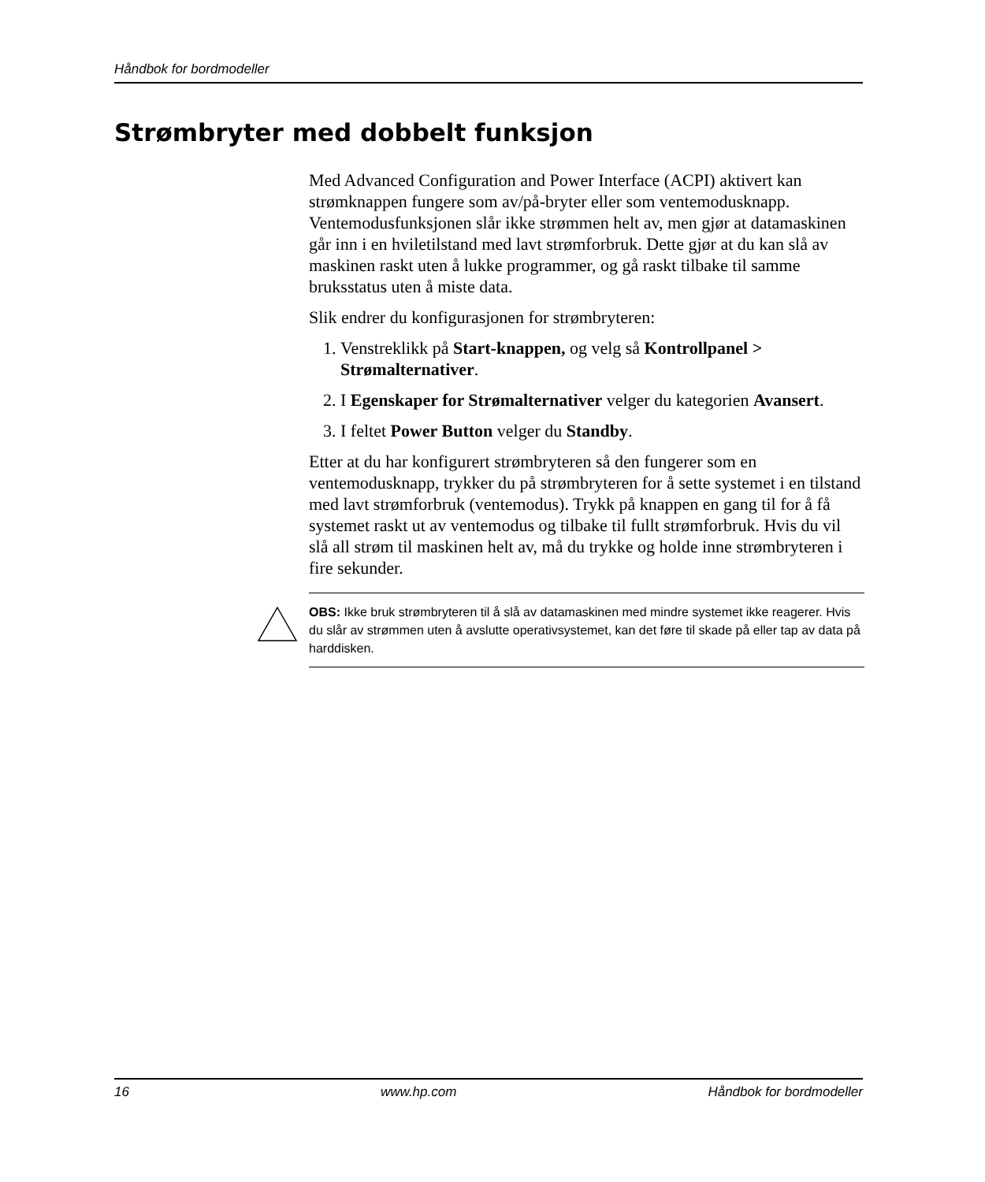Håndbok for bordmodeller
Strømbryter med dobbelt funksjon
Med Advanced Configuration and Power Interface (ACPI) aktivert kan strømknappen fungere som av/på-bryter eller som ventemodusknapp. Ventemodusfunksjonen slår ikke strømmen helt av, men gjør at datamaskinen går inn i en hviletilstand med lavt strømforbruk. Dette gjør at du kan slå av maskinen raskt uten å lukke programmer, og gå raskt tilbake til samme bruksstatus uten å miste data.
Slik endrer du konfigurasjonen for strømbryteren:
1. Venstreklikk på Start-knappen, og velg så Kontrollpanel > Strømalternativer.
2. I Egenskaper for Strømalternativer velger du kategorien Avansert.
3. I feltet Power Button velger du Standby.
Etter at du har konfigurert strømbryteren så den fungerer som en ventemodusknapp, trykker du på strømbryteren for å sette systemet i en tilstand med lavt strømforbruk (ventemodus). Trykk på knappen en gang til for å få systemet raskt ut av ventemodus og tilbake til fullt strømforbruk. Hvis du vil slå all strøm til maskinen helt av, må du trykke og holde inne strømbryteren i fire sekunder.
OBS: Ikke bruk strømbryteren til å slå av datamaskinen med mindre systemet ikke reagerer. Hvis du slår av strømmen uten å avslutte operativsystemet, kan det føre til skade på eller tap av data på harddisken.
16 www.hp.com Håndbok for bordmodeller